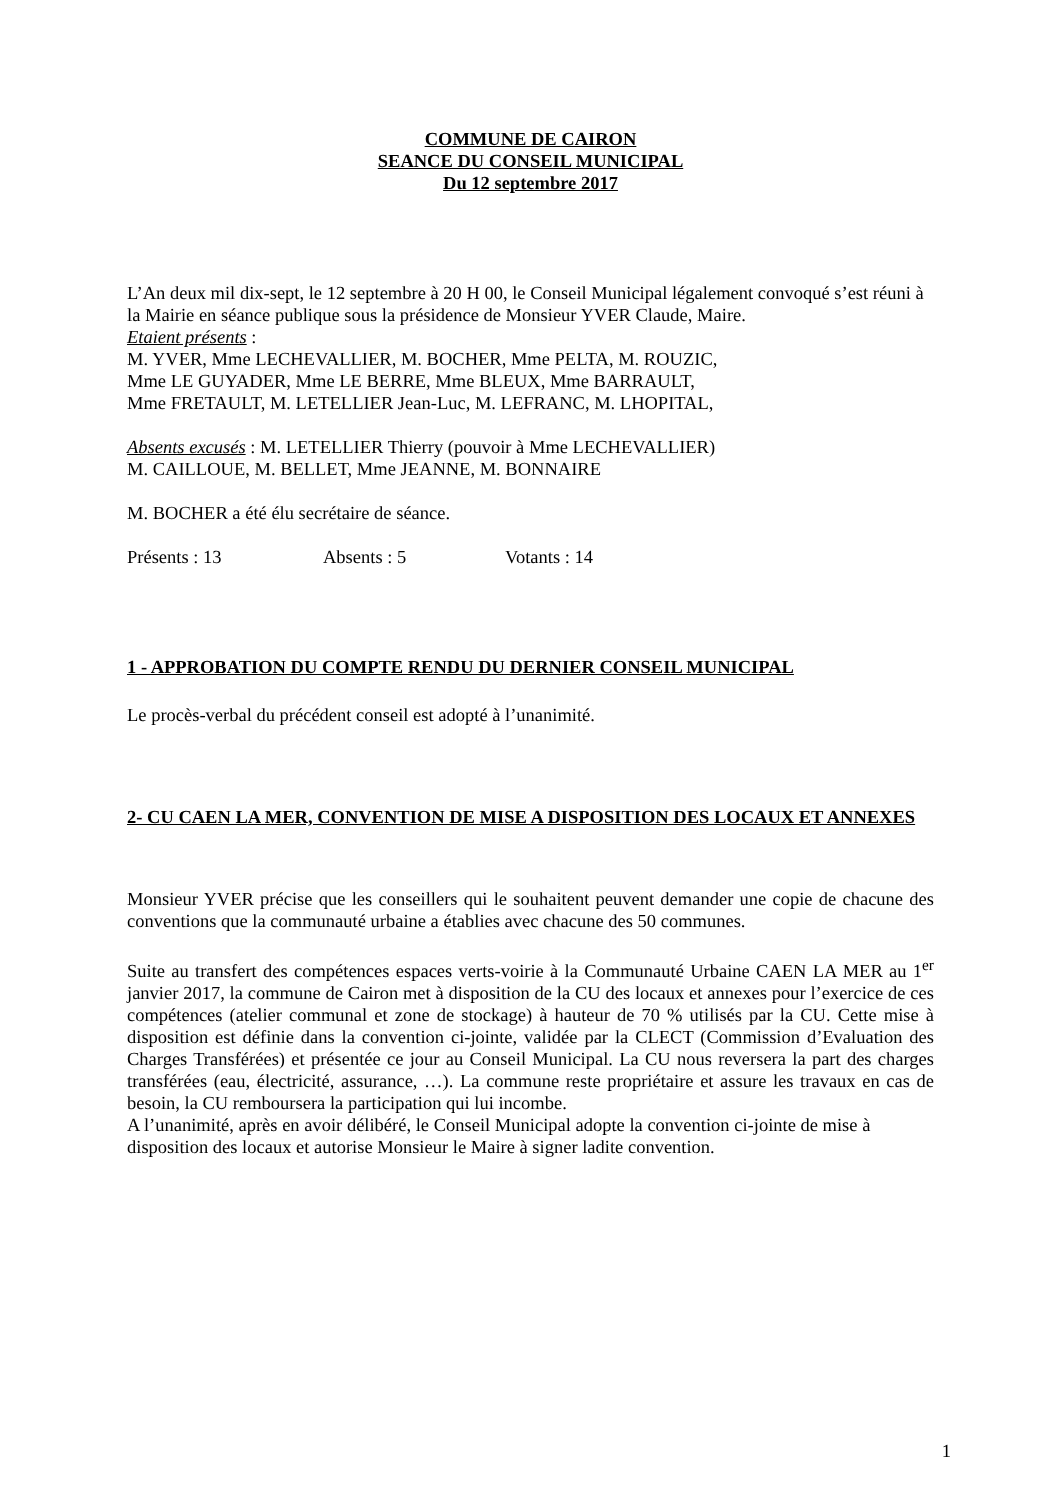COMMUNE DE CAIRON
SEANCE DU CONSEIL MUNICIPAL
Du 12 septembre 2017
L’An deux mil dix-sept, le 12 septembre à 20 H 00, le Conseil Municipal légalement convoqué s’est réuni à la Mairie en séance publique sous la présidence de Monsieur YVER Claude, Maire.
Etaient présents :
M. YVER, Mme LECHEVALLIER, M. BOCHER, Mme PELTA, M. ROUZIC,
Mme LE GUYADER, Mme LE BERRE, Mme BLEUX, Mme BARRAULT,
Mme FRETAULT, M. LETELLIER Jean-Luc, M. LEFRANC, M. LHOPITAL,
Absents excusés : M. LETELLIER Thierry (pouvoir à Mme LECHEVALLIER)
M. CAILLOUE, M. BELLET, Mme JEANNE, M. BONNAIRE
M. BOCHER a été élu secrétaire de séance.
Présents : 13 Absents : 5 Votants : 14
1 - APPROBATION DU COMPTE RENDU DU DERNIER CONSEIL MUNICIPAL
Le procès-verbal du précédent conseil est adopté à l’unanimité.
2- CU CAEN LA MER, CONVENTION DE MISE A DISPOSITION DES LOCAUX ET ANNEXES
Monsieur YVER précise que les conseillers qui le souhaitent peuvent demander une copie de chacune des conventions que la communauté urbaine a établies avec chacune des 50 communes.
Suite au transfert des compétences espaces verts-voirie à la Communauté Urbaine CAEN LA MER au 1<sup>er</sup> janvier 2017, la commune de Cairon met à disposition de la CU des locaux et annexes pour l’exercice de ces compétences (atelier communal et zone de stockage) à hauteur de 70 % utilisés par la CU. Cette mise à disposition est définie dans la convention ci-jointe, validée par la CLECT (Commission d’Evaluation des Charges Transférées) et présentée ce jour au Conseil Municipal. La CU nous reversera la part des charges transférées (eau, électricité, assurance, …). La commune reste propriétaire et assure les travaux en cas de besoin, la CU remboursera la participation qui lui incombe.
A l’unanimité, après en avoir délibéré, le Conseil Municipal adopte la convention ci-jointe de mise à disposition des locaux et autorise Monsieur le Maire à signer ladite convention.
1